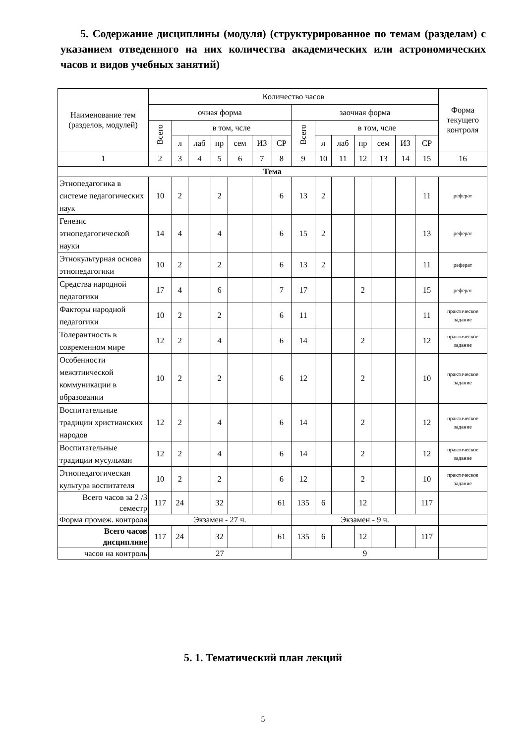5. Содержание дисциплины (модуля) (структурированное по темам (разделам) с указанием отведенного на них количества академических или астрономических часов и видов учебных занятий)
| Наименование тем (разделов, модулей) | Количество часов | | | | | | | | | | | | | | Форма текущего контроля |
| --- | --- | --- | --- | --- | --- | --- | --- | --- | --- | --- | --- | --- | --- | --- | --- |
| | очная форма | | | | | | | заочная форма | | | | | | | |
| | Всего | в том, чсле | | | | | | Всего | в том, чсле | | | | | | |
| | | л | лаб | пр | сем | ИЗ | СР | | л | лаб | пр | сем | ИЗ | СР | |
| 1 | 2 | 3 | 4 | 5 | 6 | 7 | 8 | 9 | 10 | 11 | 12 | 13 | 14 | 15 | 16 |
| Тема | | | | | | | | | | | | | | | |
| Этнопедагогика в системе педагогических наук | 10 | 2 | | 2 | | | 6 | 13 | 2 | | | | | 11 | реферат |
| Генезис этнопедагогической науки | 14 | 4 | | 4 | | | 6 | 15 | 2 | | | | | 13 | реферат |
| Этнокультурная основа этнопедагогики | 10 | 2 | | 2 | | | 6 | 13 | 2 | | | | | 11 | реферат |
| Средства народной педагогики | 17 | 4 | | 6 | | | 7 | 17 | | | 2 | | | 15 | реферат |
| Факторы народной педагогики | 10 | 2 | | 2 | | | 6 | 11 | | | | | | 11 | практическое задание |
| Толерантность в современном мире | 12 | 2 | | 4 | | | 6 | 14 | | | 2 | | | 12 | практическое задание |
| Особенности межэтнической коммуникации в образовании | 10 | 2 | | 2 | | | 6 | 12 | | | 2 | | | 10 | практическое задание |
| Воспитательные традиции христианских народов | 12 | 2 | | 4 | | | 6 | 14 | | | 2 | | | 12 | практическое задание |
| Воспитательные традиции мусульман | 12 | 2 | | 4 | | | 6 | 14 | | | 2 | | | 12 | практическое задание |
| Этнопедагогическая культура воспитателя | 10 | 2 | | 2 | | | 6 | 12 | | | 2 | | | 10 | практическое задание |
| Всего часов за 2 /3 семестр | 117 | 24 | | 32 | | | 61 | 135 | 6 | | 12 | | | 117 | |
| Форма промеж. контроля | Экзамен - 27 ч. | | | | | | | Экзамен - 9 ч. | | | | | | | |
| Всего часов дисциплине | 117 | 24 | | 32 | | | 61 | 135 | 6 | | 12 | | | 117 | |
| часов на контроль | 27 | | | | | | | 9 | | | | | | | |
5. 1. Тематический план лекций
5